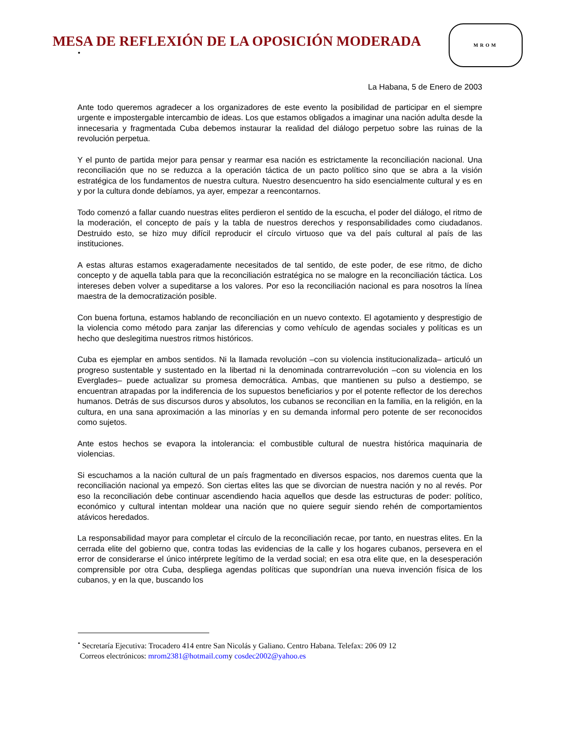MESA DE REFLEXIÓN DE LA OPOSICIÓN MODERADA
•
MROM
La Habana, 5 de Enero de 2003
Ante todo queremos agradecer a los organizadores de este evento la posibilidad de participar en el siempre urgente e impostergable intercambio de ideas. Los que estamos obligados a imaginar una nación adulta desde la innecesaria y fragmentada Cuba debemos instaurar la realidad del diálogo perpetuo sobre las ruinas de la revolución perpetua.
Y el punto de partida mejor para pensar y rearmar esa nación es estrictamente la reconciliación nacional. Una reconciliación que no se reduzca a la operación táctica de un pacto político sino que se abra a la visión estratégica de los fundamentos de nuestra cultura. Nuestro desencuentro ha sido esencialmente cultural y es en y por la cultura donde debíamos, ya ayer, empezar a reencontarnos.
Todo comenzó a fallar cuando nuestras elites perdieron el sentido de la escucha, el poder del diálogo, el ritmo de la moderación, el concepto de país y la tabla de nuestros derechos y responsabilidades como ciudadanos. Destruido esto, se hizo muy difícil reproducir el círculo virtuoso que va del país cultural al país de las instituciones.
A estas alturas estamos exageradamente necesitados de tal sentido, de este poder, de ese ritmo, de dicho concepto y de aquella tabla para que la reconciliación estratégica no se malogre en la reconciliación táctica. Los intereses deben volver a supeditarse a los valores. Por eso la reconciliación nacional es para nosotros la línea maestra de la democratización posible.
Con buena fortuna, estamos hablando de reconciliación en un nuevo contexto. El agotamiento y desprestigio de la violencia como método para zanjar las diferencias y como vehículo de agendas sociales y políticas es un hecho que deslegitima nuestros ritmos históricos.
Cuba es ejemplar en ambos sentidos. Ni la llamada revolución –con su violencia institucionalizada– articuló un progreso sustentable y sustentado en la libertad ni la denominada contrarrevolución –con su violencia en los Everglades– puede actualizar su promesa democrática. Ambas, que mantienen su pulso a destiempo, se encuentran atrapadas por la indiferencia de los supuestos beneficiarios y por el potente reflector de los derechos humanos. Detrás de sus discursos duros y absolutos, los cubanos se reconcilian en la familia, en la religión, en la cultura, en una sana aproximación a las minorías y en su demanda informal pero potente de ser reconocidos como sujetos.
Ante estos hechos se evapora la intolerancia: el combustible cultural de nuestra histórica maquinaria de violencias.
Si escuchamos a la nación cultural de un país fragmentado en diversos espacios, nos daremos cuenta que la reconciliación nacional ya empezó. Son ciertas elites las que se divorcian de nuestra nación y no al revés. Por eso la reconciliación debe continuar ascendiendo hacia aquellos que desde las estructuras de poder: político, económico y cultural intentan moldear una nación que no quiere seguir siendo rehén de comportamientos atávicos heredados.
La responsabilidad mayor para completar el círculo de la reconciliación recae, por tanto, en nuestras elites. En la cerrada elite del gobierno que, contra todas las evidencias de la calle y los hogares cubanos, persevera en el error de considerarse el único intérprete legítimo de la verdad social; en esa otra elite que, en la desesperación comprensible por otra Cuba, despliega agendas políticas que supondrían una nueva invención física de los cubanos, y en la que, buscando los
<sup>•</sup> Secretaría Ejecutiva: Trocadero 414 entre San Nicolás y Galiano. Centro Habana. Telefax: 206 09 12
Correos electrónicos: mrom2381@hotmail.comy cosdec2002@yahoo.es